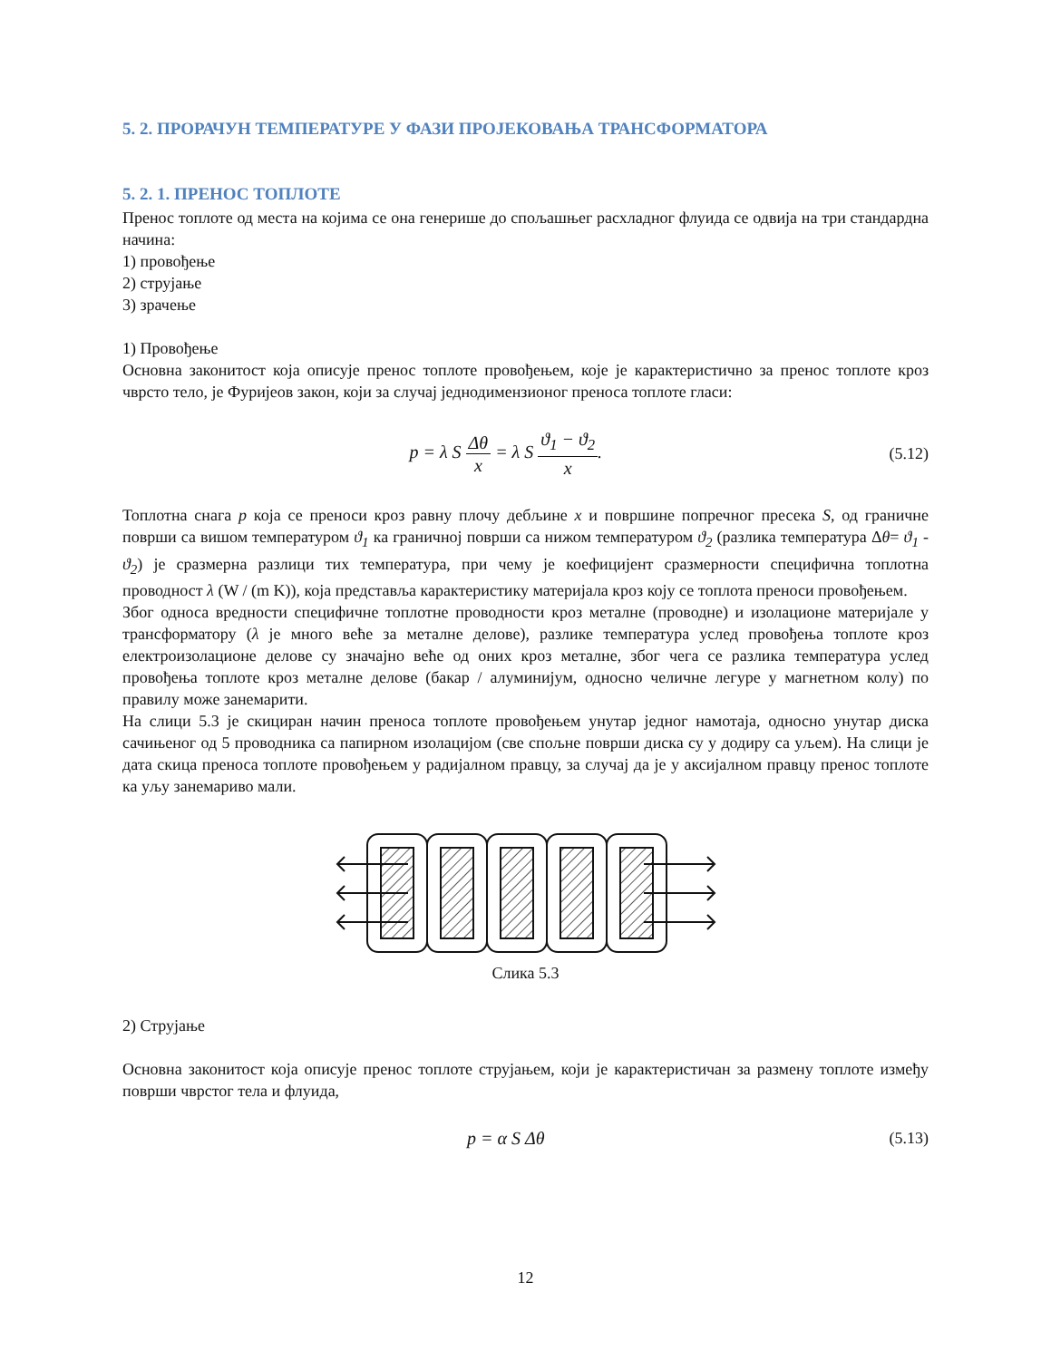5. 2. ПРОРАЧУН ТЕМПЕРАТУРЕ У ФАЗИ ПРОЈЕКОВАЊА ТРАНСФОРМАТОРА
5. 2. 1. ПРЕНОС ТОПЛОТЕ
Пренос топлоте од места на којима се она генерише до спољашњег расхладног флуида се одвија на три стандардна начина:
1) провођење
2) струјање
3) зрачење
1) Провођење
Основна законитост која описује пренос топлоте провођењем, које је карактеристично за пренос топлоте кроз чврсто тело, је Фуријеов закон, који за случај једнодимензионог преноса топлоте гласи:
p = λ S Δθ x = λ S ϑ<sub>1</sub> − ϑ<sub>2</sub> x. (5.12)
Топлотна снага p која се преноси кроз равну плочу дебљине x и површине попречног пресека S, од граничне површи са вишом температуром ϑ<sub>1</sub> ка граничној површи са нижом температуром ϑ<sub>2</sub> (разлика температура Δθ= ϑ<sub>1</sub> - ϑ<sub>2</sub>) је сразмерна разлици тих температура, при чему је коефицијент сразмерности специфична топлотна проводност λ (W / (m K)), која представља карактеристику материјала кроз коју се топлота преноси провођењем.
Због односа вредности специфичне топлотне проводности кроз металне (проводне) и изолационе материјале у трансформатору (λ је много веће за металне делове), разлике температура услед провођења топлоте кроз електроизолационе делове су значајно веће од оних кроз металне, због чега се разлика температура услед провођења топлоте кроз металне делове (бакар / алуминијум, односно челичне легуре у магнетном колу) по правилу може занемарити.
На слици 5.3 је скициран начин преноса топлоте провођењем унутар једног намотаја, односно унутар диска сачињеног од 5 проводника са папирном изолацијом (све спољне површи диска су у додиру са уљем). На слици је дата скица преноса топлоте провођењем у радијалном правцу, за случај да је у аксијалном правцу пренос топлоте ка уљу занемариво мали.
Слика 5.3
2) Струјање
Основна законитост која описује пренос топлоте струјањем, који је карактеристичан за размену топлоте између површи чврстог тела и флуида,
p = α S Δθ (5.13)
12